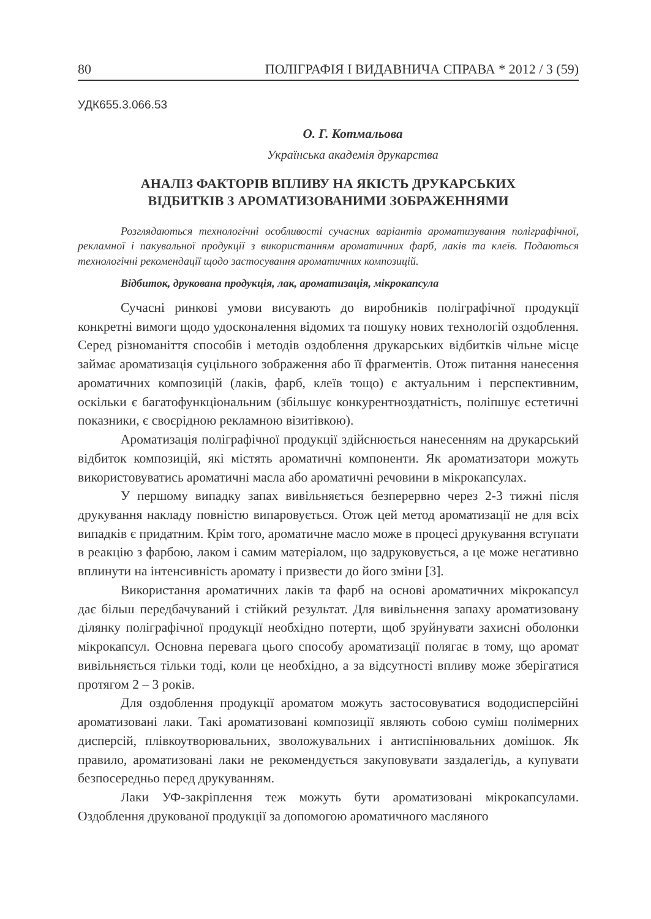80 ПОЛІГРАФІЯ І ВИДАВНИЧА СПРАВА * 2012 / 3 (59)
УДК655.3.066.53
О. Г. Котмальова
Українська академія друкарства
АНАЛІЗ ФАКТОРІВ ВПЛИВУ НА ЯКІСТЬ ДРУКАРСЬКИХ
ВІДБИТКІВ З АРОМАТИЗОВАНИМИ ЗОБРАЖЕННЯМИ
Розглядаються технологічні особливості сучасних варіантів ароматизування поліграфічної, рекламної і пакувальної продукції з використанням ароматичних фарб, лаків та клеїв. Подаються технологічні рекомендації щодо застосування ароматичних композицій.
Відбиток, друкована продукція, лак, ароматизація, мікрокапсула
Сучасні ринкові умови висувають до виробників поліграфічної продукції конкретні вимоги щодо удосконалення відомих та пошуку нових технологій оздоблення. Серед різноманіття способів і методів оздоблення друкарських відбитків чільне місце займає ароматизація суцільного зображення або її фрагментів. Отож питання нанесення ароматичних композицій (лаків, фарб, клеїв тощо) є актуальним і перспективним, оскільки є багатофункціональним (збільшує конкурентноздатність, поліпшує естетичні показники, є своєрідною рекламною візитівкою).
Ароматизація поліграфічної продукції здійснюється нанесенням на друкарський відбиток композицій, які містять ароматичні компоненти. Як ароматизатори можуть використовуватись ароматичні масла або ароматичні речовини в мікрокапсулах.
У першому випадку запах вивільняється безперервно через 2-3 тижні після друкування накладу повністю випаровується. Отож цей метод ароматизації не для всіх випадків є придатним. Крім того, ароматичне масло може в процесі друкування вступати в реакцію з фарбою, лаком і самим матеріалом, що задруковується, а це може негативно вплинути на інтенсивність аромату і призвести до його зміни [3].
Використання ароматичних лаків та фарб на основі ароматичних мікрокапсул дає більш передбачуваний і стійкий результат. Для вивільнення запаху ароматизовану ділянку поліграфічної продукції необхідно потерти, щоб зруйнувати захисні оболонки мікрокапсул. Основна перевага цього способу ароматизації полягає в тому, що аромат вивільняється тільки тоді, коли це необхідно, а за відсутності впливу може зберігатися протягом 2 – 3 років.
Для оздоблення продукції ароматом можуть застосовуватися вододисперсійні ароматизовані лаки. Такі ароматизовані композиції являють собою суміш полімерних дисперсій, плівкоутворювальних, зволожувальних і антиспінювальних домішок. Як правило, ароматизовані лаки не рекомендується закуповувати заздалегідь, а купувати безпосередньо перед друкуванням.
Лаки УФ-закріплення теж можуть бути ароматизовані мікрокапсулами. Оздоблення друкованої продукції за допомогою ароматичного масляного